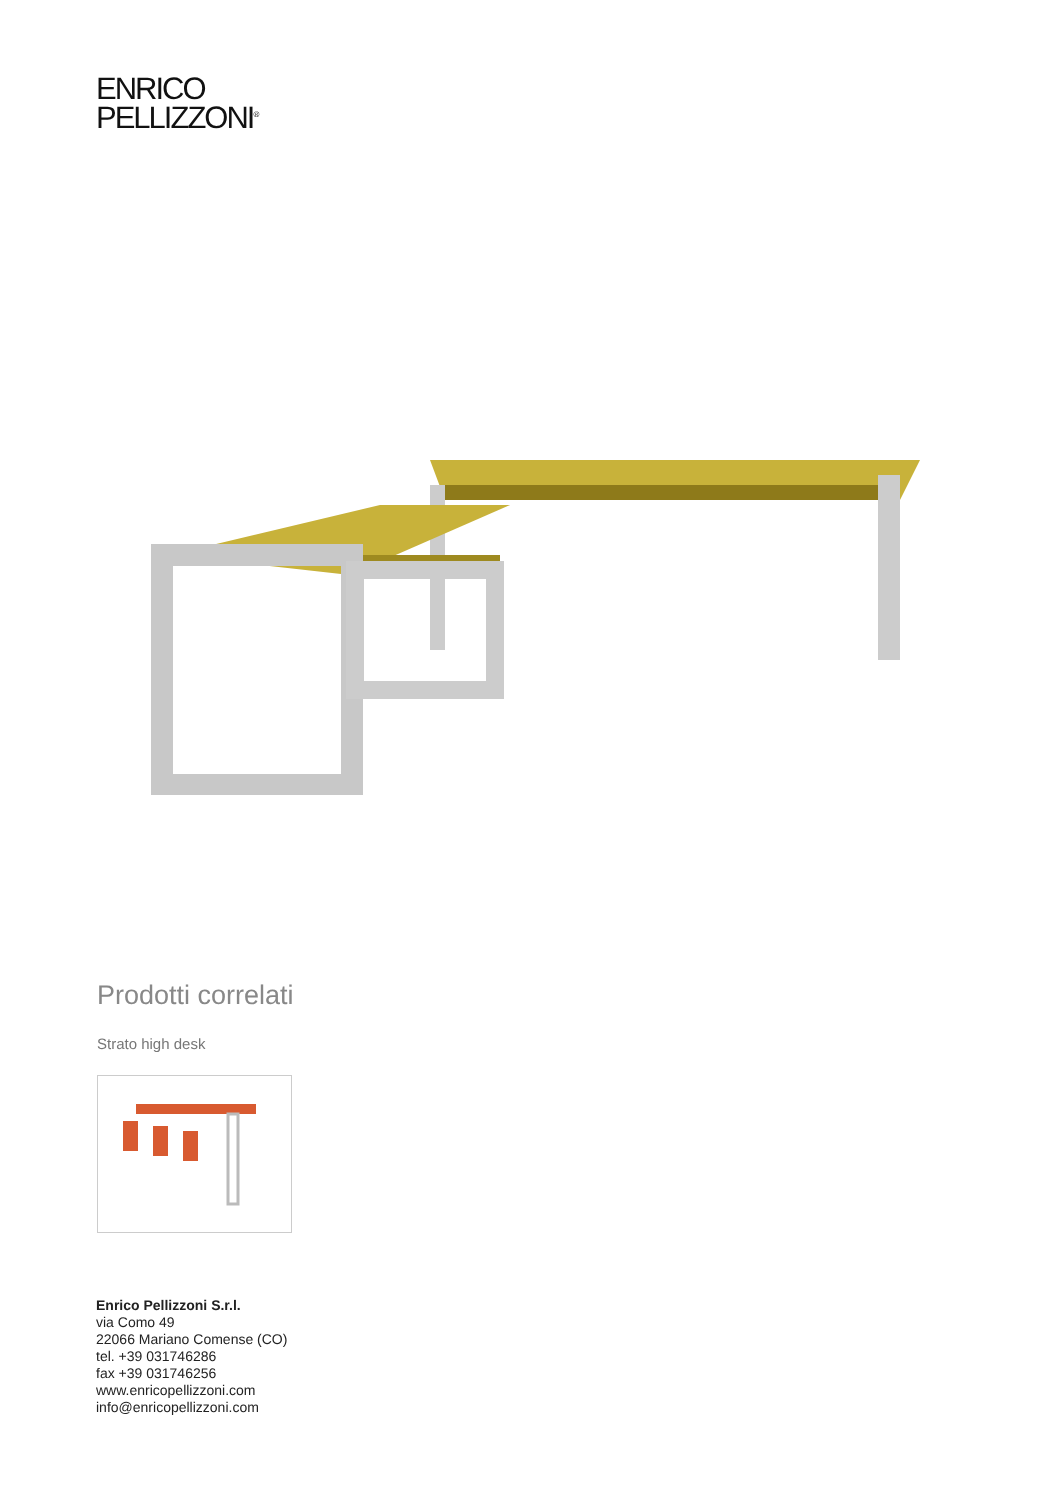ENRICO
PELLIZZONI<sup>®</sup>
Prodotti correlati
Strato high desk
Enrico Pellizzoni S.r.l.
via Como 49
22066 Mariano Comense (CO)
tel. +39 031746286
fax +39 031746256
www.enricopellizzoni.com
info@enricopellizzoni.com